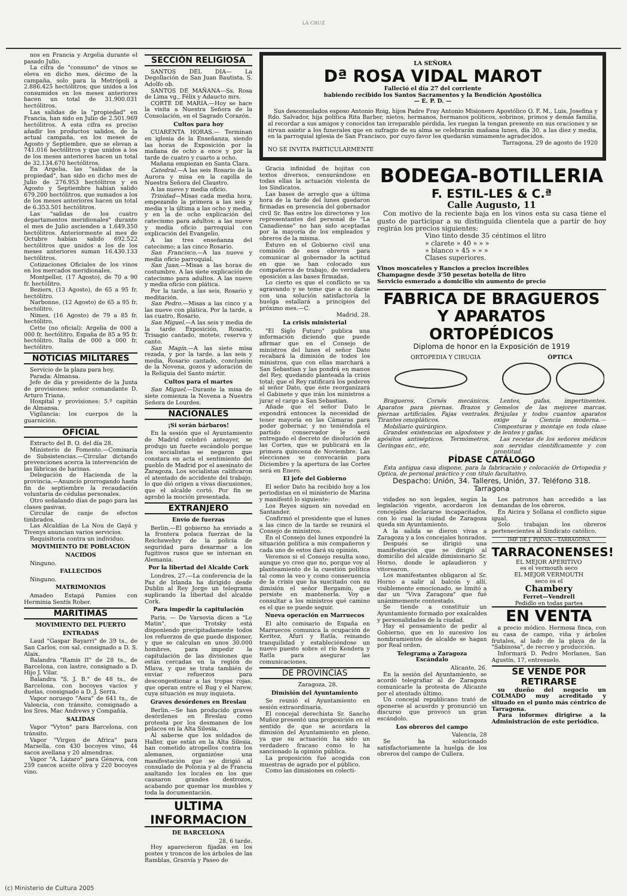LA CRUZ
nos en Francia y Argelia durante el pasado Julio.
La cifra de "consumo" de vinos se eleva en dicho mes, décimo de la campaña, solo para la Metrópoli a 2.886.425 hectólitros; que unidos a los consumidos en los meses anteriores hacen un total de 31.900.031 hectólitros.
Las salidas de la "propiedad" en Francia, han sido en Julio de 2.501.969 hectólitros. A esta cifra es preciso añadir los productos salidos, de la actual campaña, en los meses de Agosto y Septiembre, que se elevan a 741.016 hectólitros y que unidos a los de los meses anteriores hacen un total de 32.134.670 hectólitros.
En Argelia, las "salidas de la propiedad", han sido en dicho mes de Julio de 276.953 hectólitros y en Agosto y Septiembre habían salido 679.200 hectólitros, que sumados a los de los meses anteriores hacen un total de 6.353.501 hectólitros.
Las "salidas de los cuatro departamentos meridionales" durante el mes de Julio ascienden a 1.649.350 hectólitros. Anteriormente al mes de Octubre habían salido 692.522 hectólitros que unidos a los de los meses anteriores suman 16.430.133 hectólitros.
Cotizaciones Oficiales de los vinos en los mercados meridionales.
Montpeller, (17 Agosto), de 70 a 90 fr. hectólitro.
Beziers, (13 Agosto), de 65 a 95 fr. hectólitro.
Narbonne, (12 Agosto) de 65 a 95 fr. hectólitro.
Nimes, (16 Agosto) de 79 a 85 fr. hectólitro.
Cette (no oficial): Argelia de 000 a 000 fr. hectólitro. España de 85 a 95 fr. hectólitro. Italia de 000 a 000 fr. hectólitro.
NOTICIAS MILITARES
Servicio de la plaza para hoy.
Parada: Almansa.
Jefe de día y presidente de la Junta de provisiones: señor comandante D. Arturo Triana.
Hospital y provisiones: 5.º capitán de Almansa.
Vigilancia: los cuerpos de la guarnición.
OFICIAL
Extracto del B. O. del día 28.
Ministerio de Fomento.—Comisaría de Subsistencias.—Circular dictando prevenciones acerca la intervención de las fábricas de harinas.
Delegación de Hacienda de la provincia.—Anuncio prorrogando hasta fin de septiembre la recaudación voluntaria de cédulas personales.
Otro señalando días de pago para las clases pasivas.
Circular de canje de efectos timbrados.
Las Alcaldías de La Nou de Gayá y Tivenys anuncian varios servicios.
Requisitoria contra un individuo.
MOVIMIENTO DE POBLACION
NACIDOS
Ninguno.
FALLECIDOS
Ninguno.
MATRIMONIOS
Amadeo Estapá Pamies con Herminia Sentís Rober.
MARITIMAS
MOVIMIENTO DEL PUERTO
ENTRADAS
Laud "Gaspar Bayarri" de 39 ts., de San Carlos, con sal, consignado a D. S. Alaix.
Balandra "Ramis II" de 28 ts., de Barcelona, con lastre, consignado a D. Hijo J. Vilar.
Balandra "S. J. B." de 48 ts., de Barcelona, con bocoyes vacíos y duelas, consignado a D. J. Serra.
Vapor noruego "Asra" de 641 ts., de Valencia, con tránsito, consignado a los Sres. Mac Andrews y Compañía.
SALIDAS
Vapor "Vyton" para Barcelona, con tránsito.
Vapor "Virgen de Africa" para Marsella, con 430 bocoyes vino, 44 sacos avellana y 20 almendras.
Vapor "A. Lázaro" para Génova, con 259 cascos aceite oliva y 220 bocoyes vino.
SECCIÓN RELIGIOSA
SANTOS DEL DIA— La Degollación de San Juan Bautista. S. Adolfo ob.
SANTOS DE MAÑANA—Ss. Rosa de Lima vg., Félix y Adaucto mrs.
CORTE DE MARIA.—Hoy se hace la visita a Nuestra Señora de la Consolación, en el Sagrado Corazón.
Cultos para hoy
CUARENTA HORAS.— Terminan en iglesia de la Enseñanza, siendo las horas de Exposición por la mañana de ocho a once y por la tarde de cuatro y cuarto a ocho.
Mañana empiezan en Santa Clara.
Catedral.—A las seis Rosario de la Aurora y misa en la capilla de Nuestra Señora del Claustro.
A las nueve y media oficio.
Trinidad—Misas cada media hora, empezando la primera a las seis y media y la última a las ocho y media, y en la de ocho explicación del catecismo para adultos; a las nueve y media oficio parroquial con explicación del Evangelio.
A las tres enseñanza del catecismo; a las cinco Rosario.
San Francisco.—A las nueve y media oficio parroquial.
San Juan.—Misas a las horas de costumbre. A las siete explicación de catecismo para adultos. A las nueve y media oficio con plática.
Por la tarde, a las seis, Rosario y meditación.
San Pedro.—Misas a las cinco y a las nueve con plática. Por la tarde, a las cuatro, Rosario.
San Miguel.—A las seis y media de la tarde Exposición, Rosario, Trisagio cantado, motete, reserva y canto.
San Magín.—A las siete misa rezada, y por la tarde, a las seis y media, Rosario cantado, conclusión de la Novena, gozos y adoración de la Reliquia del Santo mártir.
Cultos para el martes
San Miguel.—Durante la misa de siete comienza la Novena a Nuestra Señora de Lourdes.
NACIONALES
¡Si serán bárbaros!
En la sesión que el Ayuntamiento de Madrid celebró anteayer, se produjo un fuerte escándolo porque los socialistas se negaron que constara en acta el sentimiento del pueblo de Madrid por el asesinato de Zaragoza. Los socialistas calificaron el atentado de accidente del trabajo, lo que dió origen a vivas discusiones, que el alcalde cortó. Por fin se aprobó la moción presentada.
EXTRANJERO
Envío de fuerzas
Berlin.—El gobierno ha enviado a la frontera polaca fuerzas de la Reichswehry de la policía de seguridad para desarmar a los fugitivos rusos que se internan en Alemania.
Por la libertad del Alcalde Cork
Londres, 27.—La conferencia de la Paz de Irlanda ha dirigido desde Dublin al Rey Jorge un telegrama suplicando la libertad del alcalde Cork.
Para impedir la capitulación
Paris. — De Varsovia dicen a "Le Matin", que Trotsky está disponiendo precipitadamente todos los refuerzos de que puede disponer, y que se calculan en unos 30.000 hombres, para impedir la capitulación de las divisiones que están cercadas en la región de Mlava, y que se trata también de enviar refuerzos para descongestionar a las tropas rojas, que operan entre el Bug y el Narew, cuya situación es muy inquieta.
Graves desórdenes en Breslau
Berlin.—Se han producido graves desórdenes en Breslau como protesta por los desmanes de los polacos en la Alta Silesia.
Al saberse que los soldados de Haller, que están en la Alta Silesia, han cometido atropellos contra los alemanes, organizóse una manifestación que se dirigió al consulado de Polonia y al de Francia asaltando los locales en los que causaron grandes destrozos, acabando por quemar los muebles y toda la documentación.
ULTIMA INFORMACION
DE BARCELONA
28, 6 tarde.
Hoy aparecieron fijadas en los postes y troncos de los árboles de las Ramblas, Granvía y Paseo de
LA SEÑORA
Dª ROSA VIDAL MAROT
Falleció el día 27 del corriente
habiendo recibido los Santos Sacramentos y la Bendición Apostólica
— E. P. D. —
Sus desconsolados esposo Antonio Roig, hijos Padre Fray Antonio Misionero Apostólico O. F. M., Luis, Josefina y Rdo. Salvador, hija política Rita Barber, nietos, hermanos, hermanos políticos, sobrinos, primos y demás familia, al recordar a sus amigos y conocidos tan irreparable pérdida, les ruegan la tengan presente en sus oraciones y se sirvan asistir a los funerales que en sufragio de su alma se celebrarán mañana lunes, día 30, a las diez y media, en la parroquial iglesia de San Francisco, por cuyo favor les quedarán sumamente agradecidos.
Tarragona, 29 de agosto de 1920
NO SE INVITA PARTICULARMENTE
Gracia infinidad de hojitas con textos diversos, censurándose en todas ellas la actuación violenta de los Sindicatos.
Las bases de arreglo que a última hora de la tarde del lunes quedaron firmadas en presencia del gobernador civil Sr. Bas entre los directores y los representantes del personal de "La Canadiense" no han sido aceptadas por la mayoría de los empleados y obreros de la misma.
Estuvo en el Gobierno civil una comisión de esos obreros para comunicar al gobernador la actitud en que se han colocado sus compañeros de trabajo, de verdadera oposición a las bases firmadas.
Lo cierto es que el conflicto se va agravando y se teme que a no darse con una solución satisfactoria la huelga estallará a principios del próximo mes.—C.
Madrid, 28.
La crisis ministerial
"El Siglo Futuro" publica una información diciendo que puede afirmar que en el Consejo de ministros del lunes el señor Dato recabará la dimisión de todos los ministros, que con ellas marchará a San Sebastian y las pondrá en manos del Rey, quedando planteada la crisis total; que el Rey ratificará los poderes al señor Dato, que éste reorganizará el Gabinete y que irán los ministros a jurar el cargo a San Sebastian.
Añade que el señor Dato le expondrá entonces la necesidad de tener mayoría en las Cámaras para poder gobernar, y no teniéndola el partido conservador le será entregado el decreto de disolución de las Cortes, que se publicará en la primera quincena de Noviembre. Las elecciones se convocarán para Diciembre y la apertura de las Cortes será en Enero.
El jefe del Gobierno
El señor Dato ha recibido hoy a los periodistas en el ministerio de Marina y manifestó lo siguiente:
Los Reyes siguen sin novedad en Santander.
Confirmó el presidente que el lunes a las cinco de la tarde se reunirá el Consejo de ministros.
En el Consejo del lunes expondré la situación política a mis compañeros y cada uno de estos dará su opinión.
Veremos si el Consejo resulta soso, aunque yo creo que no, porque voy al planteamiento de la cuestión política tal como la veo y como consecuencia de la crisis que ha suscitado con su dimisión el señor Bergamín, que persiste en mantenerla. Voy a consultar a los ministros qué camino es el que se puede seguir.
Nueva operación en Marruecos
El alto comisario de España en Marruecos comunica la ocupación de Keritez, Afuri y Ratla, reinando tranquilidad y estableciéndose un nuevo puesto sobre el río Kendera y Ratla para asegurar las comunicaciones.
DE PROVINCIAS
Zaragoza, 28.
Dimisión del Ayuntamiento
Se reunió el Ayuntamiento en sesión extraordinaria.
El concejal derechista Sr. Sancho Muñoz presentó una proposición en el sentido de que se acordara la dimisión del Ayuntamiento en pleno, ya que su actuación ha sido un verdadero fracaso como lo ha sancionado la opinión pública.
La proposición fué acogida con muestras de agrado por el público.
Como las dimisiones en colecti-
BODEGA-BOTILLERIA
F. ESTIL-LES & C.ª
Calle Augusto, 11
Con motivo de la reciente baja en los vinos esta su casa tiene el gusto de participar a su distinguida clientela que a partir de hoy regirán los precios siguientes:
Vino tinto desde 35 céntimos el litro
» clarete » 40 » » »
» blanco » 45 » » »
Clases superiores.
Vinos moscateles y Rancios a precios increibles
Champagne desde 3'50 pesetas botella de litro
Servicio esmerado a domicilio sin aumento de precio
FABRICA DE BRAGUEROS
Y APARATOS ORTOPÉDICOS
Diploma de honor en la Exposición de 1919
ORTOPEDIA Y CIRUGIA ÓPTICA
Bragueros, Corsés mecánicos, Aparatos para piernas. Brazos y piernas artificiales. Fajas ventrales. Tirantes omopláticos.
Mobiliario quirúrgico.
Grandes existencias en algodones y apósitos antisépticos. Termómetros, Geringas etc., etc.
Lentes, gafas, impertinentes. Gemelos de las mejores marcas. Brújulas y todos cuantos aparatos exige la Ciencia moderna.—Composturas y montaje en toda clase de lentes y gafas.
Las recetas de los señores médicos son servidas científicamente y con prontitud.
PÍDASE CATÁLOGO
Esta antigua casa dispone, para la fabricación y colocación de Ortopedia y Optica, de personal práctico y con título facultativo.
Despacho: Unión, 34. Talleres, Unión, 37. Teléfono 318. Tarragona
vidades no son legales, según la legislación vigente, acordaron los concejales declararse incapacitados, con lo cual la ciudad de Zaragoza queda sin Ayuntamiento.
A la salida se dieron vivas a Zaragoza y a los concejales honrados.
Después se dirigió una manifestación que se dirigió al domicilio del alcalde dimisionario Sr. Horno, donde le aplaudieron y vitorearon.
Los manifestantes obligaron al Sr. Horno a salir al balcón y allí, visiblemente emocionado, se limitó a dar un "Viva Zaragoza" que fué unánimemente contestado.
Se tiende a constituir un Ayuntamiento formado por exalcaldes y personalidades de la ciudad.
Hay el pensamiento de pedir al Gobierno, que en lo sucesivo los nombramientos de alcalde se hagan por Real orden.
Telegrama a Zaragoza
Escándalo
Alicante, 26.
En la sesión del Ayuntamiento, se acordó telegrafiar al de Zaragoza comunicarle la protesta de Alicante por el atentado último.
Un concejal republicano trató de oponerse al acuerdo y pronunció un discurso que provocó un gran escándolo.
Los obreros del campo
Valencia, 28
Se ha solucionado satisfactoriamente la huelga de los obreros del campo de Cullera.
Los patronos han accedido a las demandas de los obreros.
En Aicira y Sollana el conflicto sigue igual.
Solo trabajan los obreros pertenecientes al Sindicato católico.
IMP. DE J. PIJOAN.—TARRAGONA
TARRACONENSES!
EL MEJOR APERITIVO
es el vermouth seco
EL MEJOR VERMOUTH
seco es el
Chambery
Ferret—Vendrell
Pedidlo en todas partes
EN VENTA
a precio módico. Hermosa finca, con su casa de campo, viña y árboles frutales, al lado de la playa de la "Sabinosa", de recreo y producción.
Informará D. Pedro Morlanes, San Agustín, 17, entresuelo.
SE VENDE POR RETIRARSE
su dueño del negocio un COLMADO muy acreditado y situado en el punto más céntrico de Tarragona.
Para informes dirigirse a la Administración de este periódico.
(c) Ministerio de Cultura 2005